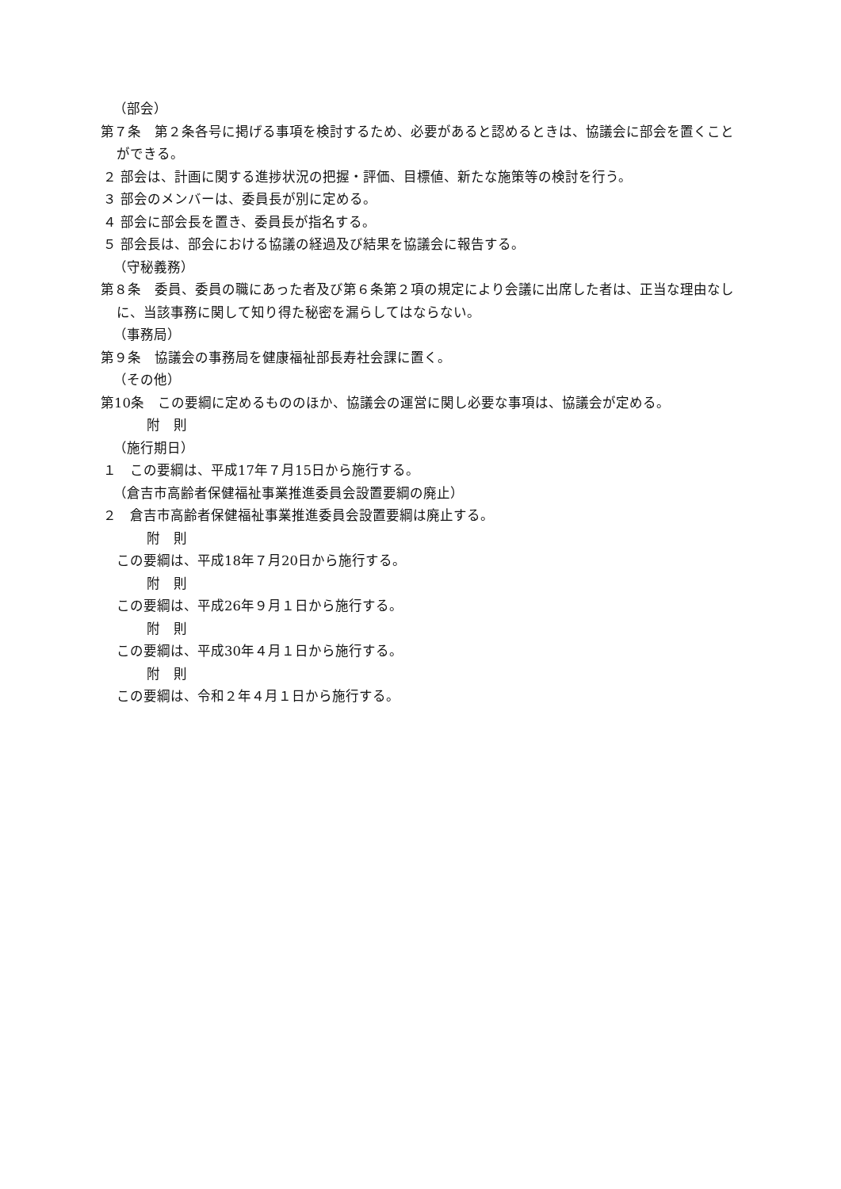（部会）
第７条　第２条各号に掲げる事項を検討するため、必要があると認めるときは、協議会に部会を置くことができる。
２ 部会は、計画に関する進捗状況の把握・評価、目標値、新たな施策等の検討を行う。
３ 部会のメンバーは、委員長が別に定める。
４ 部会に部会長を置き、委員長が指名する。
５ 部会長は、部会における協議の経過及び結果を協議会に報告する。
（守秘義務）
第８条　委員、委員の職にあった者及び第６条第２項の規定により会議に出席した者は、正当な理由なしに、当該事務に関して知り得た秘密を漏らしてはならない。
（事務局）
第９条　協議会の事務局を健康福祉部長寿社会課に置く。
（その他）
第10条　この要綱に定めるもののほか、協議会の運営に関し必要な事項は、協議会が定める。
附　則
（施行期日）
１　この要綱は、平成17年７月15日から施行する。
（倉吉市高齢者保健福祉事業推進委員会設置要綱の廃止）
２　倉吉市高齢者保健福祉事業推進委員会設置要綱は廃止する。
附　則
この要綱は、平成18年７月20日から施行する。
附　則
この要綱は、平成26年９月１日から施行する。
附　則
この要綱は、平成30年４月１日から施行する。
附　則
この要綱は、令和２年４月１日から施行する。